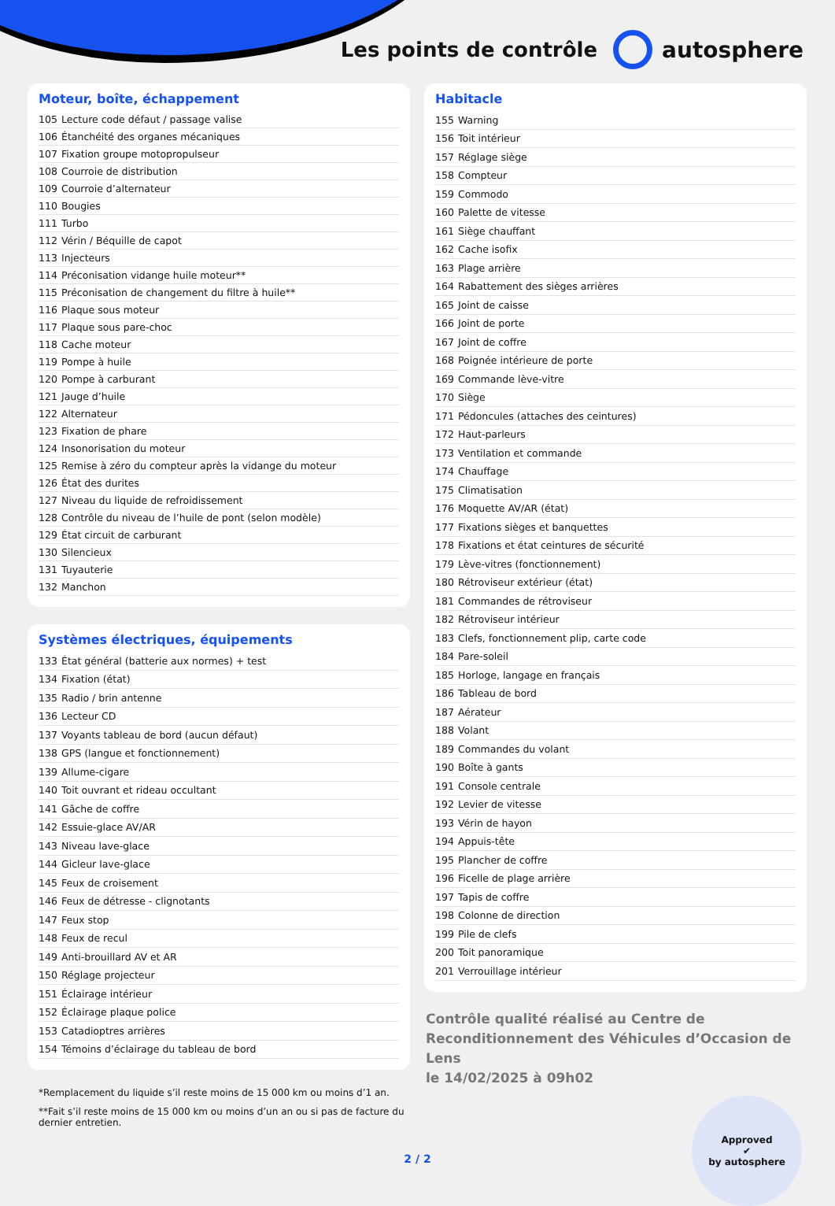Les points de contrôle autosphere
Moteur, boîte, échappement
| 105 | Lecture code défaut / passage valise |
| 106 | Étanchéité des organes mécaniques |
| 107 | Fixation groupe motopropulseur |
| 108 | Courroie de distribution |
| 109 | Courroie d’alternateur |
| 110 | Bougies |
| 111 | Turbo |
| 112 | Vérin / Béquille de capot |
| 113 | Injecteurs |
| 114 | Préconisation vidange huile moteur** |
| 115 | Préconisation de changement du filtre à huile** |
| 116 | Plaque sous moteur |
| 117 | Plaque sous pare-choc |
| 118 | Cache moteur |
| 119 | Pompe à huile |
| 120 | Pompe à carburant |
| 121 | Jauge d’huile |
| 122 | Alternateur |
| 123 | Fixation de phare |
| 124 | Insonorisation du moteur |
| 125 | Remise à zéro du compteur après la vidange du moteur |
| 126 | État des durites |
| 127 | Niveau du liquide de refroidissement |
| 128 | Contrôle du niveau de l’huile de pont (selon modèle) |
| 129 | État circuit de carburant |
| 130 | Silencieux |
| 131 | Tuyauterie |
| 132 | Manchon |
Systèmes électriques, équipements
| 133 | État général (batterie aux normes) + test |
| 134 | Fixation (état) |
| 135 | Radio / brin antenne |
| 136 | Lecteur CD |
| 137 | Voyants tableau de bord (aucun défaut) |
| 138 | GPS (langue et fonctionnement) |
| 139 | Allume-cigare |
| 140 | Toit ouvrant et rideau occultant |
| 141 | Gâche de coffre |
| 142 | Essuie-glace AV/AR |
| 143 | Niveau lave-glace |
| 144 | Gicleur lave-glace |
| 145 | Feux de croisement |
| 146 | Feux de détresse - clignotants |
| 147 | Feux stop |
| 148 | Feux de recul |
| 149 | Anti-brouillard AV et AR |
| 150 | Réglage projecteur |
| 151 | Éclairage intérieur |
| 152 | Éclairage plaque police |
| 153 | Catadioptres arrières |
| 154 | Témoins d’éclairage du tableau de bord |
*Remplacement du liquide s’il reste moins de 15 000 km ou moins d’1 an.
**Fait s’il reste moins de 15 000 km ou moins d’un an ou si pas de facture du dernier entretien.
Habitacle
| 155 | Warning |
| 156 | Toit intérieur |
| 157 | Réglage siège |
| 158 | Compteur |
| 159 | Commodo |
| 160 | Palette de vitesse |
| 161 | Siège chauffant |
| 162 | Cache isofix |
| 163 | Plage arrière |
| 164 | Rabattement des sièges arrières |
| 165 | Joint de caisse |
| 166 | Joint de porte |
| 167 | Joint de coffre |
| 168 | Poignée intérieure de porte |
| 169 | Commande lève-vitre |
| 170 | Siège |
| 171 | Pédoncules (attaches des ceintures) |
| 172 | Haut-parleurs |
| 173 | Ventilation et commande |
| 174 | Chauffage |
| 175 | Climatisation |
| 176 | Moquette AV/AR (état) |
| 177 | Fixations sièges et banquettes |
| 178 | Fixations et état ceintures de sécurité |
| 179 | Lève-vitres (fonctionnement) |
| 180 | Rétroviseur extérieur (état) |
| 181 | Commandes de rétroviseur |
| 182 | Rétroviseur intérieur |
| 183 | Clefs, fonctionnement plip, carte code |
| 184 | Pare-soleil |
| 185 | Horloge, langage en français |
| 186 | Tableau de bord |
| 187 | Aérateur |
| 188 | Volant |
| 189 | Commandes du volant |
| 190 | Boîte à gants |
| 191 | Console centrale |
| 192 | Levier de vitesse |
| 193 | Vérin de hayon |
| 194 | Appuis-tête |
| 195 | Plancher de coffre |
| 196 | Ficelle de plage arrière |
| 197 | Tapis de coffre |
| 198 | Colonne de direction |
| 199 | Pile de clefs |
| 200 | Toit panoramique |
| 201 | Verrouillage intérieur |
Contrôle qualité réalisé au Centre de Reconditionnement des Véhicules d’Occasion de Lens
le 14/02/2025 à 09h02
Approved
✔
by autosphere
2 / 2